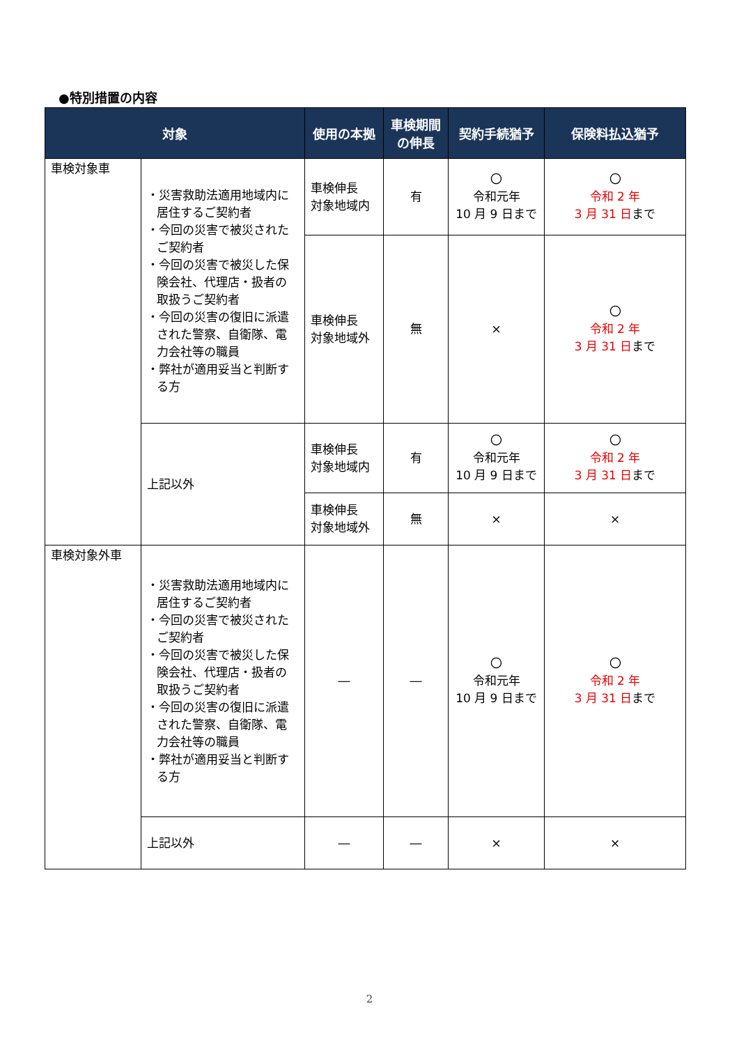●特別措置の内容
| 対象 | | 使用の本拠 | 車検期間 の伸長 | 契約手続猶予 | 保険料払込猶予 |
| --- | --- | --- | --- | --- | --- |
| 車検対象車 | ・災害救助法適用地域内に居住するご契約者 ・今回の災害で被災されたご契約者 ・今回の災害で被災した保険会社、代理店・扱者の取扱うご契約者 ・今回の災害の復旧に派遣された警察、自衛隊、電力会社等の職員 ・弊社が適用妥当と判断する方 | 車検伸長 対象地域内 | 有 | 〇 令和元年 10 月 9 日まで | 〇 令和 2 年 3 月 31 日 まで |
| | | 車検伸長 対象地域外 | 無 | × | 〇 令和 2 年 3 月 31 日 まで |
| | 上記以外 | 車検伸長 対象地域内 | 有 | 〇 令和元年 10 月 9 日まで | 〇 令和 2 年 3 月 31 日 まで |
| | | 車検伸長 対象地域外 | 無 | × | × |
| 車検対象外車 | ・災害救助法適用地域内に居住するご契約者 ・今回の災害で被災されたご契約者 ・今回の災害で被災した保険会社、代理店・扱者の取扱うご契約者 ・今回の災害の復旧に派遣された警察、自衛隊、電力会社等の職員 ・弊社が適用妥当と判断する方 | ― | ― | 〇 令和元年 10 月 9 日まで | 〇 令和 2 年 3 月 31 日 まで |
| | 上記以外 | ― | ― | × | × |
2